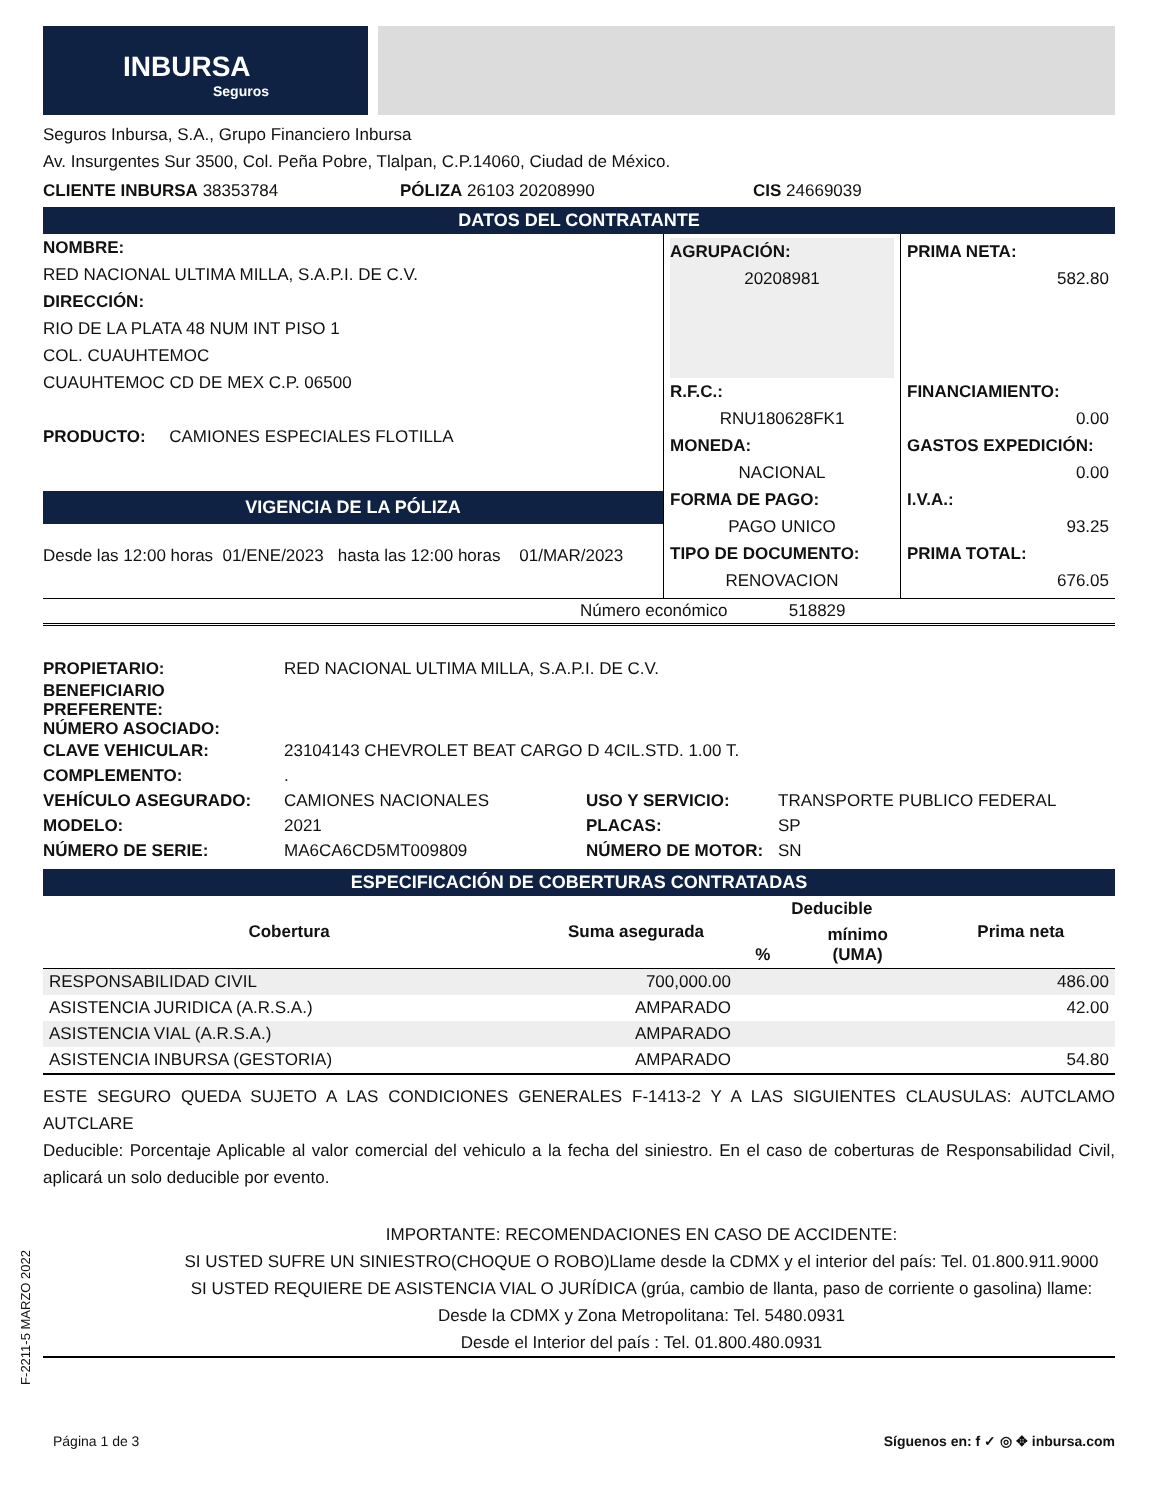INBURSA
Seguros
Seguros Inbursa, S.A., Grupo Financiero Inbursa
Av. Insurgentes Sur 3500, Col. Peña Pobre, Tlalpan, C.P.14060, Ciudad de México.
CLIENTE INBURSA 38353784 PÓLIZA 26103 20208990 CIS 24669039
DATOS DEL CONTRATANTE
NOMBRE:
RED NACIONAL ULTIMA MILLA, S.A.P.I. DE C.V.
DIRECCIÓN:
RIO DE LA PLATA 48 NUM INT PISO 1
COL. CUAUHTEMOC
CUAUHTEMOC CD DE MEX C.P. 06500
PRODUCTO: CAMIONES ESPECIALES FLOTILLA
VIGENCIA DE LA PÓLIZA
Desde las 12:00 horas 01/ENE/2023 hasta las 12:00 horas 01/MAR/2023
AGRUPACIÓN:
20208981
R.F.C.:
RNU180628FK1
MONEDA:
NACIONAL
FORMA DE PAGO:
PAGO UNICO
TIPO DE DOCUMENTO:
RENOVACION
PRIMA NETA:
582.80
FINANCIAMIENTO:
0.00
GASTOS EXPEDICIÓN:
0.00
I.V.A.:
93.25
PRIMA TOTAL:
676.05
Número económico 518829
| PROPIETARIO: | RED NACIONAL ULTIMA MILLA, S.A.P.I. DE C.V. | | |
| BENEFICIARIO PREFERENTE: | | | |
| NÚMERO ASOCIADO: | | | |
| CLAVE VEHICULAR: | 23104143 CHEVROLET BEAT CARGO D 4CIL.STD. 1.00 T. | | |
| COMPLEMENTO: | . | | |
| VEHÍCULO ASEGURADO: | CAMIONES NACIONALES | USO Y SERVICIO: | TRANSPORTE PUBLICO FEDERAL |
| MODELO: | 2021 | PLACAS: | SP |
| NÚMERO DE SERIE: | MA6CA6CD5MT009809 | NÚMERO DE MOTOR: | SN |
ESPECIFICACIÓN DE COBERTURAS CONTRATADAS
| Cobertura | Suma asegurada | Deducible | | Prima neta |
| --- | --- | --- | --- | --- |
| | | % | mínimo (UMA) | |
| RESPONSABILIDAD CIVIL | 700,000.00 | | | 486.00 |
| ASISTENCIA JURIDICA (A.R.S.A.) | AMPARADO | | | 42.00 |
| ASISTENCIA VIAL (A.R.S.A.) | AMPARADO | | | |
| ASISTENCIA INBURSA (GESTORIA) | AMPARADO | | | 54.80 |
ESTE SEGURO QUEDA SUJETO A LAS CONDICIONES GENERALES F-1413-2 Y A LAS SIGUIENTES CLAUSULAS: AUTCLAMO AUTCLARE
Deducible: Porcentaje Aplicable al valor comercial del vehiculo a la fecha del siniestro. En el caso de coberturas de Responsabilidad Civil, aplicará un solo deducible por evento.
IMPORTANTE: RECOMENDACIONES EN CASO DE ACCIDENTE:
SI USTED SUFRE UN SINIESTRO(CHOQUE O ROBO)Llame desde la CDMX y el interior del país: Tel. 01.800.911.9000
SI USTED REQUIERE DE ASISTENCIA VIAL O JURÍDICA (grúa, cambio de llanta, paso de corriente o gasolina) llame:
Desde la CDMX y Zona Metropolitana: Tel. 5480.0931
Desde el Interior del país : Tel. 01.800.480.0931
Página 1 de 3 Síguenos en: f ✓ ◎ ✥ inbursa.com
F-2211-5 MARZO 2022